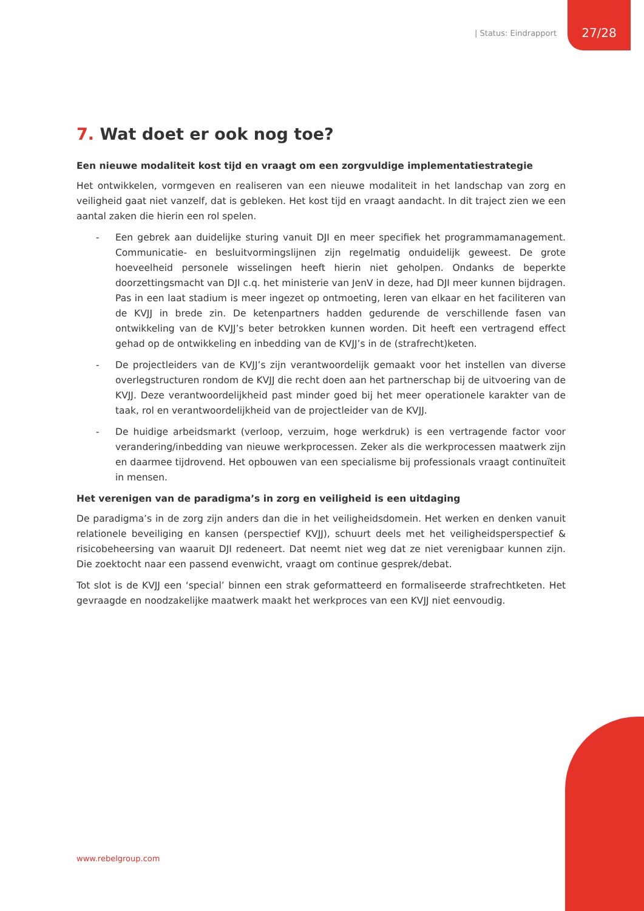| Status: Eindrapport 27/28
7. Wat doet er ook nog toe?
Een nieuwe modaliteit kost tijd en vraagt om een zorgvuldige implementatiestrategie
Het ontwikkelen, vormgeven en realiseren van een nieuwe modaliteit in het landschap van zorg en veiligheid gaat niet vanzelf, dat is gebleken. Het kost tijd en vraagt aandacht. In dit traject zien we een aantal zaken die hierin een rol spelen.
- Een gebrek aan duidelijke sturing vanuit DJI en meer specifiek het programmamanagement. Communicatie- en besluitvormingslijnen zijn regelmatig onduidelijk geweest. De grote hoeveelheid personele wisselingen heeft hierin niet geholpen. Ondanks de beperkte doorzettingsmacht van DJI c.q. het ministerie van JenV in deze, had DJI meer kunnen bijdragen. Pas in een laat stadium is meer ingezet op ontmoeting, leren van elkaar en het faciliteren van de KVJJ in brede zin. De ketenpartners hadden gedurende de verschillende fasen van ontwikkeling van de KVJJ’s beter betrokken kunnen worden. Dit heeft een vertragend effect gehad op de ontwikkeling en inbedding van de KVJJ’s in de (strafrecht)keten.
- De projectleiders van de KVJJ’s zijn verantwoordelijk gemaakt voor het instellen van diverse overlegstructuren rondom de KVJJ die recht doen aan het partnerschap bij de uitvoering van de KVJJ. Deze verantwoordelijkheid past minder goed bij het meer operationele karakter van de taak, rol en verantwoordelijkheid van de projectleider van de KVJJ.
- De huidige arbeidsmarkt (verloop, verzuim, hoge werkdruk) is een vertragende factor voor verandering/inbedding van nieuwe werkprocessen. Zeker als die werkprocessen maatwerk zijn en daarmee tijdrovend. Het opbouwen van een specialisme bij professionals vraagt continuïteit in mensen.
Het verenigen van de paradigma’s in zorg en veiligheid is een uitdaging
De paradigma’s in de zorg zijn anders dan die in het veiligheidsdomein. Het werken en denken vanuit relationele beveiliging en kansen (perspectief KVJJ), schuurt deels met het veiligheidsperspectief & risicobeheersing van waaruit DJI redeneert. Dat neemt niet weg dat ze niet verenigbaar kunnen zijn. Die zoektocht naar een passend evenwicht, vraagt om continue gesprek/debat.
Tot slot is de KVJJ een ‘special’ binnen een strak geformatteerd en formaliseerde strafrechtketen. Het gevraagde en noodzakelijke maatwerk maakt het werkproces van een KVJJ niet eenvoudig.
www.rebelgroup.com